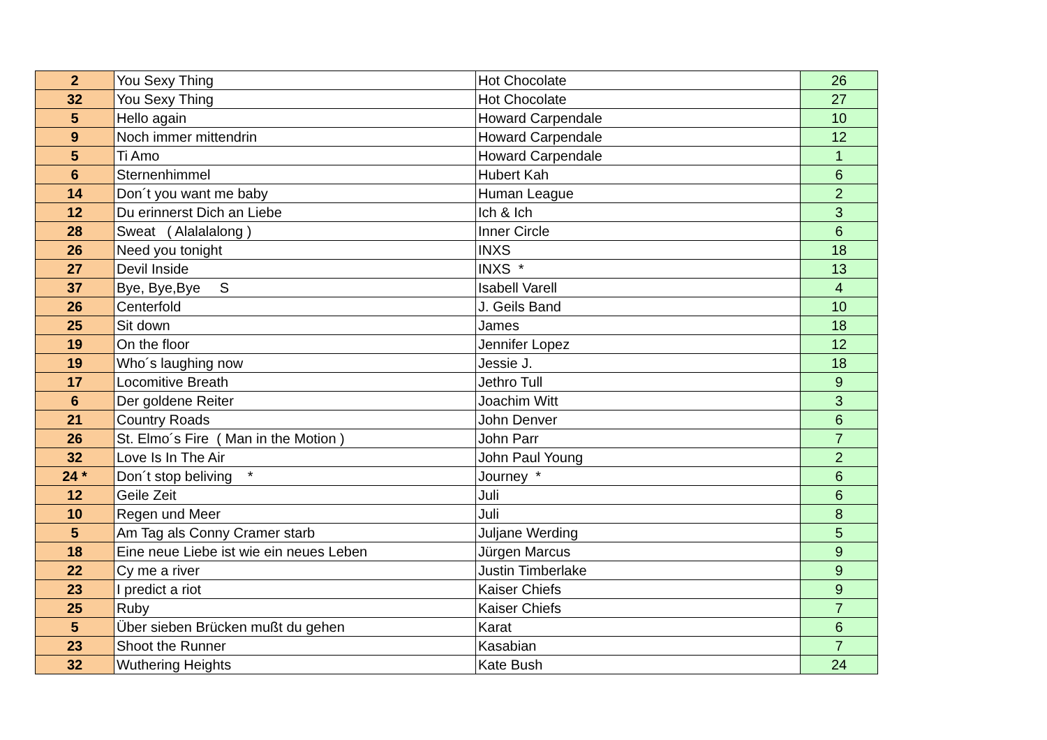| 2 | You Sexy Thing | Hot Chocolate | 26 |
| 32 | You Sexy Thing | Hot Chocolate | 27 |
| 5 | Hello again | Howard Carpendale | 10 |
| 9 | Noch immer mittendrin | Howard Carpendale | 12 |
| 5 | Ti Amo | Howard Carpendale | 1 |
| 6 | Sternenhimmel | Hubert Kah | 6 |
| 14 | Don´t you want me baby | Human League | 2 |
| 12 | Du erinnerst Dich an Liebe | Ich & Ich | 3 |
| 28 | Sweat ( Alalalalong ) | Inner Circle | 6 |
| 26 | Need you tonight | INXS | 18 |
| 27 | Devil Inside | INXS * | 13 |
| 37 | Bye, Bye,Bye S | Isabell Varell | 4 |
| 26 | Centerfold | J. Geils Band | 10 |
| 25 | Sit down | James | 18 |
| 19 | On the floor | Jennifer Lopez | 12 |
| 19 | Who´s laughing now | Jessie J. | 18 |
| 17 | Locomitive Breath | Jethro Tull | 9 |
| 6 | Der goldene Reiter | Joachim Witt | 3 |
| 21 | Country Roads | John Denver | 6 |
| 26 | St. Elmo´s Fire ( Man in the Motion ) | John Parr | 7 |
| 32 | Love Is In The Air | John Paul Young | 2 |
| 24 * | Don´t stop beliving * | Journey * | 6 |
| 12 | Geile Zeit | Juli | 6 |
| 10 | Regen und Meer | Juli | 8 |
| 5 | Am Tag als Conny Cramer starb | Juljane Werding | 5 |
| 18 | Eine neue Liebe ist wie ein neues Leben | Jürgen Marcus | 9 |
| 22 | Cy me a river | Justin Timberlake | 9 |
| 23 | I predict a riot | Kaiser Chiefs | 9 |
| 25 | Ruby | Kaiser Chiefs | 7 |
| 5 | Über sieben Brücken mußt du gehen | Karat | 6 |
| 23 | Shoot the Runner | Kasabian | 7 |
| 32 | Wuthering Heights | Kate Bush | 24 |